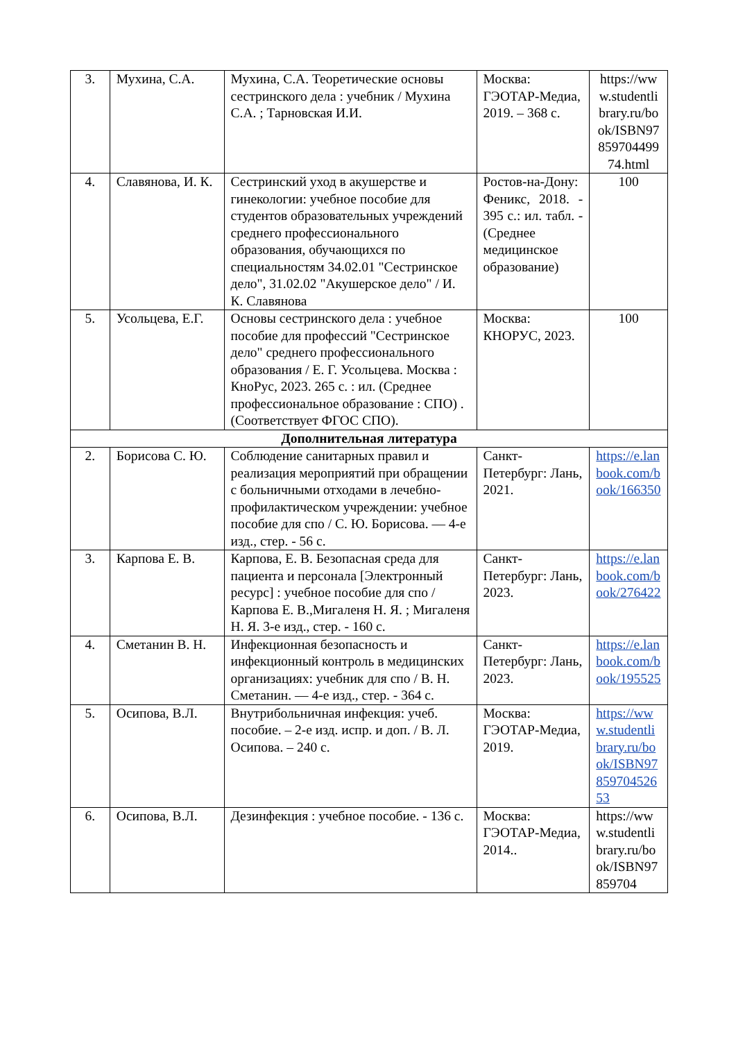| 3. | Мухина, С.А. | Мухина, С.А. Теоретические основы сестринского дела : учебник / Мухина С.А. ; Тарновская И.И. | Москва: ГЭОТАР-Медиа, 2019. – 368 с. | https://www.studentlibrary.ru/book/ISBN9785970449974.html |
| 4. | Славянова, И. К. | Сестринский уход в акушерстве и гинекологии: учебное пособие для студентов образовательных учреждений среднего профессионального образования, обучающихся по специальностям 34.02.01 "Сестринское дело", 31.02.02 "Акушерское дело" / И. К. Славянова | Ростов-на-Дону: Феникс, 2018. - 395 с.: ил. табл. - (Среднее медицинское образование) | 100 |
| 5. | Усольцева, Е.Г. | Основы сестринского дела : учебное пособие для профессий "Сестринское дело" среднего профессионального образования / Е. Г. Усольцева. Москва : КноРус, 2023. 265 с. : ил. (Среднее профессиональное образование : СПО) . (Соответствует ФГОС СПО). | Москва: КНОРУС, 2023. | 100 |
| Дополнительная литература | | | | |
| 2. | Борисова С. Ю. | Соблюдение санитарных правил и реализация мероприятий при обращении с больничными отходами в лечебно-профилактическом учреждении: учебное пособие для спо / С. Ю. Борисова. — 4-е изд., стер. - 56 с. | Санкт-Петербург: Лань, 2021. | https://e.lanbook.com/book/166350 |
| 3. | Карпова Е. В. | Карпова, Е. В. Безопасная среда для пациента и персонала [Электронный ресурс] : учебное пособие для спо / Карпова Е. В.,Мигаленя Н. Я. ; Мигаленя Н. Я. 3-е изд., стер. - 160 с. | Санкт-Петербург: Лань, 2023. | https://e.lanbook.com/book/276422 |
| 4. | Сметанин В. Н. | Инфекционная безопасность и инфекционный контроль в медицинских организациях: учебник для спо / В. Н. Сметанин. — 4-е изд., стер. - 364 с. | Санкт-Петербург: Лань, 2023. | https://e.lanbook.com/book/195525 |
| 5. | Осипова, В.Л. | Внутрибольничная инфекция: учеб. пособие. – 2-е изд. испр. и доп. / В. Л. Осипова. – 240 с. | Москва: ГЭОТАР-Медиа, 2019. | https://www.studentlibrary.ru/book/ISBN9785970452653 |
| 6. | Осипова, В.Л. | Дезинфекция : учебное пособие. - 136 с. | Москва: ГЭОТАР-Медиа, 2014.. | https://www.studentlibrary.ru/book/ISBN97859704 |